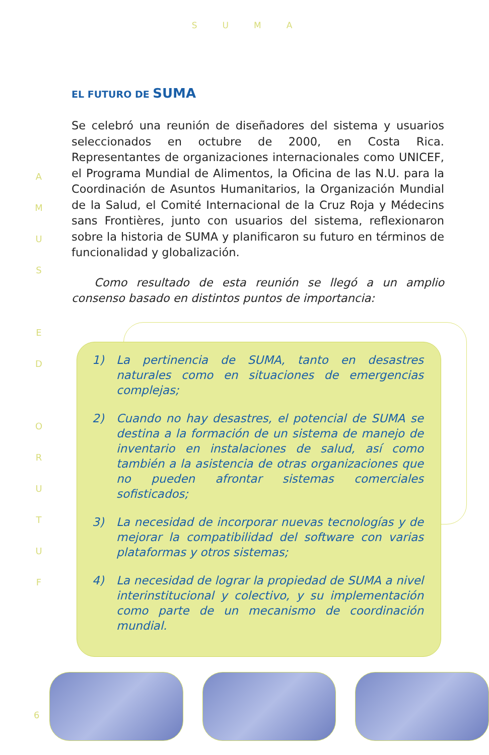SUMA
A
M
U
S
E
D
O
R
U
T
U
F
EL FUTURO DE SUMA
Se celebró una reunión de diseñadores del sistema y usuarios seleccionados en octubre de 2000, en Costa Rica. Representantes de organizaciones internacionales como UNICEF, el Programa Mundial de Alimentos, la Oficina de las N.U. para la Coordinación de Asuntos Humanitarios, la Organización Mundial de la Salud, el Comité Internacional de la Cruz Roja y Médecins sans Frontières, junto con usuarios del sistema, reflexionaron sobre la historia de SUMA y planificaron su futuro en términos de funcionalidad y globalización.
Como resultado de esta reunión se llegó a un amplio consenso basado en distintos puntos de importancia:
1) La pertinencia de SUMA, tanto en desastres naturales como en situaciones de emergencias complejas;
2) Cuando no hay desastres, el potencial de SUMA se destina a la formación de un sistema de manejo de inventario en instalaciones de salud, así como también a la asistencia de otras organizaciones que no pueden afrontar sistemas comerciales sofisticados;
3) La necesidad de incorporar nuevas tecnologías y de mejorar la compatibilidad del software con varias plataformas y otros sistemas;
4) La necesidad de lograr la propiedad de SUMA a nivel interinstitucional y colectivo, y su implementación como parte de un mecanismo de coordinación mundial.
6